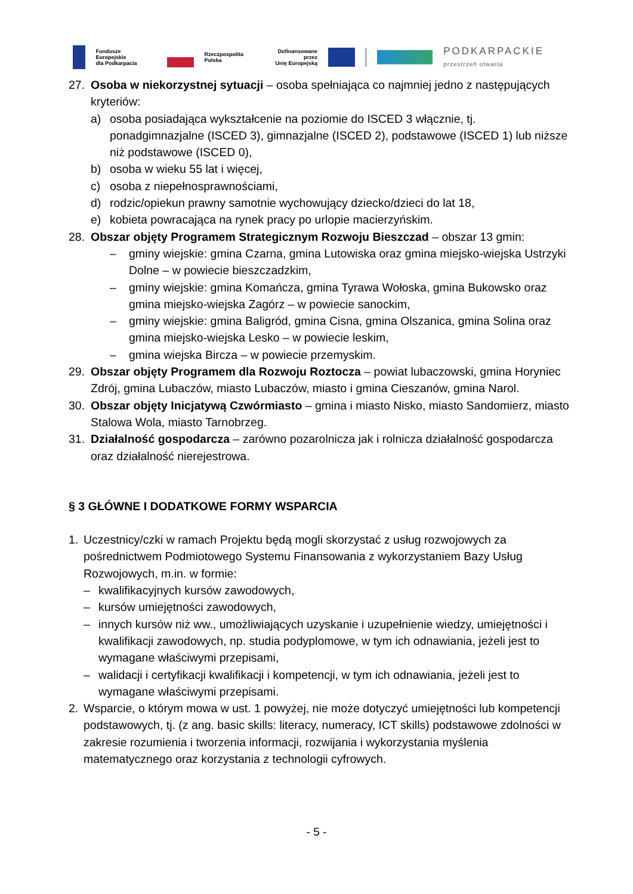Fundusze Europejskie
dla Podkarpacia
Rzeczpospolita
Polska
Dofinansowane przez
Unię Europejską
PODKARPACKIE
przestrzeń otwarta
27. Osoba w niekorzystnej sytuacji – osoba spełniająca co najmniej jedno z następujących kryteriów:
a) osoba posiadająca wykształcenie na poziomie do ISCED 3 włącznie, tj. ponadgimnazjalne (ISCED 3), gimnazjalne (ISCED 2), podstawowe (ISCED 1) lub niższe niż podstawowe (ISCED 0),
b) osoba w wieku 55 lat i więcej,
c) osoba z niepełnosprawnościami,
d) rodzic/opiekun prawny samotnie wychowujący dziecko/dzieci do lat 18,
e) kobieta powracająca na rynek pracy po urlopie macierzyńskim.
28. Obszar objęty Programem Strategicznym Rozwoju Bieszczad – obszar 13 gmin:
– gminy wiejskie: gmina Czarna, gmina Lutowiska oraz gmina miejsko-wiejska Ustrzyki Dolne – w powiecie bieszczadzkim,
– gminy wiejskie: gmina Komańcza, gmina Tyrawa Wołoska, gmina Bukowsko oraz gmina miejsko-wiejska Zagórz – w powiecie sanockim,
– gminy wiejskie: gmina Baligród, gmina Cisna, gmina Olszanica, gmina Solina oraz gmina miejsko-wiejska Lesko – w powiecie leskim,
– gmina wiejska Bircza – w powiecie przemyskim.
29. Obszar objęty Programem dla Rozwoju Roztocza – powiat lubaczowski, gmina Horyniec Zdrój, gmina Lubaczów, miasto Lubaczów, miasto i gmina Cieszanów, gmina Narol.
30. Obszar objęty Inicjatywą Czwórmiasto – gmina i miasto Nisko, miasto Sandomierz, miasto Stalowa Wola, miasto Tarnobrzeg.
31. Działalność gospodarcza – zarówno pozarolnicza jak i rolnicza działalność gospodarcza oraz działalność nierejestrowa.
§ 3 GŁÓWNE I DODATKOWE FORMY WSPARCIA
1. Uczestnicy/czki w ramach Projektu będą mogli skorzystać z usług rozwojowych za pośrednictwem Podmiotowego Systemu Finansowania z wykorzystaniem Bazy Usług Rozwojowych, m.in. w formie:
– kwalifikacyjnych kursów zawodowych,
– kursów umiejętności zawodowych,
– innych kursów niż ww., umożliwiających uzyskanie i uzupełnienie wiedzy, umiejętności i kwalifikacji zawodowych, np. studia podyplomowe, w tym ich odnawiania, jeżeli jest to wymagane właściwymi przepisami,
– walidacji i certyfikacji kwalifikacji i kompetencji, w tym ich odnawiania, jeżeli jest to wymagane właściwymi przepisami.
2. Wsparcie, o którym mowa w ust. 1 powyżej, nie może dotyczyć umiejętności lub kompetencji podstawowych, tj. (z ang. basic skills: literacy, numeracy, ICT skills) podstawowe zdolności w zakresie rozumienia i tworzenia informacji, rozwijania i wykorzystania myślenia matematycznego oraz korzystania z technologii cyfrowych.
- 5 -